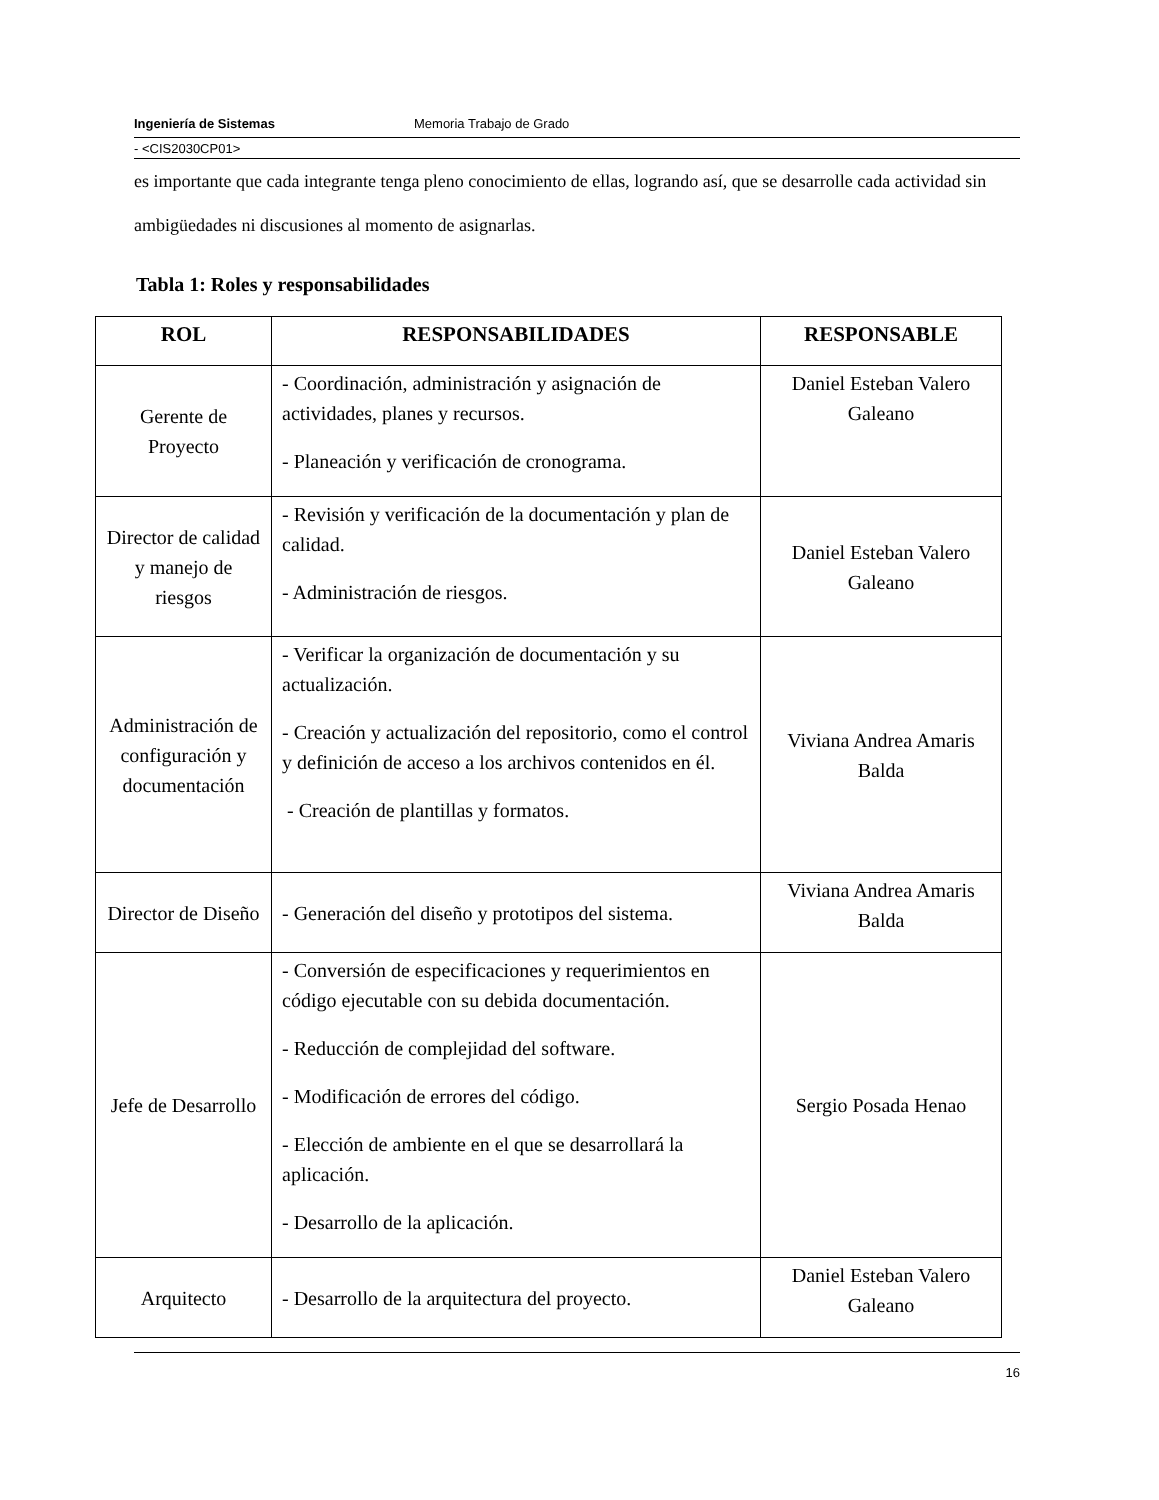Ingeniería de Sistemas Memoria Trabajo de Grado
- <CIS2030CP01>
es importante que cada integrante tenga pleno conocimiento de ellas, logrando así, que se desarrolle cada actividad sin ambigüedades ni discusiones al momento de asignarlas.
Tabla 1: Roles y responsabilidades
| ROL | RESPONSABILIDADES | RESPONSABLE |
| --- | --- | --- |
| Gerente de Proyecto | - Coordinación, administración y asignación de actividades, planes y recursos. - Planeación y verificación de cronograma. | Daniel Esteban Valero Galeano |
| Director de calidad y manejo de riesgos | - Revisión y verificación de la documentación y plan de calidad. - Administración de riesgos. | Daniel Esteban Valero Galeano |
| Administración de configuración y documentación | - Verificar la organización de documentación y su actualización. - Creación y actualización del repositorio, como el control y definición de acceso a los archivos contenidos en él. - Creación de plantillas y formatos. | Viviana Andrea Amaris Balda |
| Director de Diseño | - Generación del diseño y prototipos del sistema. | Viviana Andrea Amaris Balda |
| Jefe de Desarrollo | - Conversión de especificaciones y requerimientos en código ejecutable con su debida documentación. - Reducción de complejidad del software. - Modificación de errores del código. - Elección de ambiente en el que se desarrollará la aplicación. - Desarrollo de la aplicación. | Sergio Posada Henao |
| Arquitecto | - Desarrollo de la arquitectura del proyecto. | Daniel Esteban Valero Galeano |
16